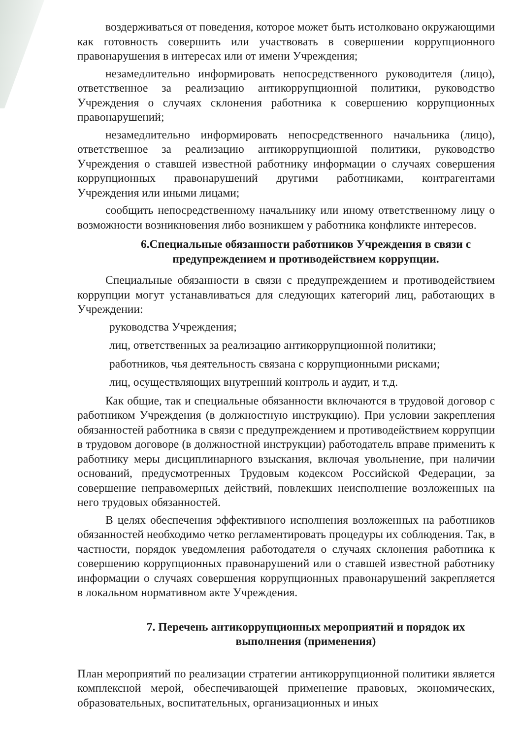воздерживаться от поведения, которое может быть истолковано окружающими как готовность совершить или участвовать в совершении коррупционного правонарушения в интересах или от имени Учреждения;
незамедлительно информировать непосредственного руководителя (лицо), ответственное за реализацию антикоррупционной политики, руководство Учреждения о случаях склонения работника к совершению коррупционных правонарушений;
незамедлительно информировать непосредственного начальника (лицо), ответственное за реализацию антикоррупционной политики, руководство Учреждения о ставшей известной работнику информации о случаях совершения коррупционных правонарушений другими работниками, контрагентами Учреждения или иными лицами;
сообщить непосредственному начальнику или иному ответственному лицу о возможности возникновения либо возникшем у работника конфликте интересов.
6.Специальные обязанности работников Учреждения в связи с предупреждением и противодействием коррупции.
Специальные обязанности в связи с предупреждением и противодействием коррупции могут устанавливаться для следующих категорий лиц, работающих в Учреждении:
руководства Учреждения;
лиц, ответственных за реализацию антикоррупционной политики;
работников, чья деятельность связана с коррупционными рисками;
лиц, осуществляющих внутренний контроль и аудит, и т.д.
Как общие, так и специальные обязанности включаются в трудовой договор с работником Учреждения (в должностную инструкцию). При условии закрепления обязанностей работника в связи с предупреждением и противодействием коррупции в трудовом договоре (в должностной инструкции) работодатель вправе применить к работнику меры дисциплинарного взыскания, включая увольнение, при наличии оснований, предусмотренных Трудовым кодексом Российской Федерации, за совершение неправомерных действий, повлекших неисполнение возложенных на него трудовых обязанностей.
В целях обеспечения эффективного исполнения возложенных на работников обязанностей необходимо четко регламентировать процедуры их соблюдения. Так, в частности, порядок уведомления работодателя о случаях склонения работника к совершению коррупционных правонарушений или о ставшей известной работнику информации о случаях совершения коррупционных правонарушений закрепляется в локальном нормативном акте Учреждения.
7. Перечень антикоррупционных мероприятий и порядок их выполнения (применения)
План мероприятий по реализации стратегии антикоррупционной политики является комплексной мерой, обеспечивающей применение правовых, экономических, образовательных, воспитательных, организационных и иных